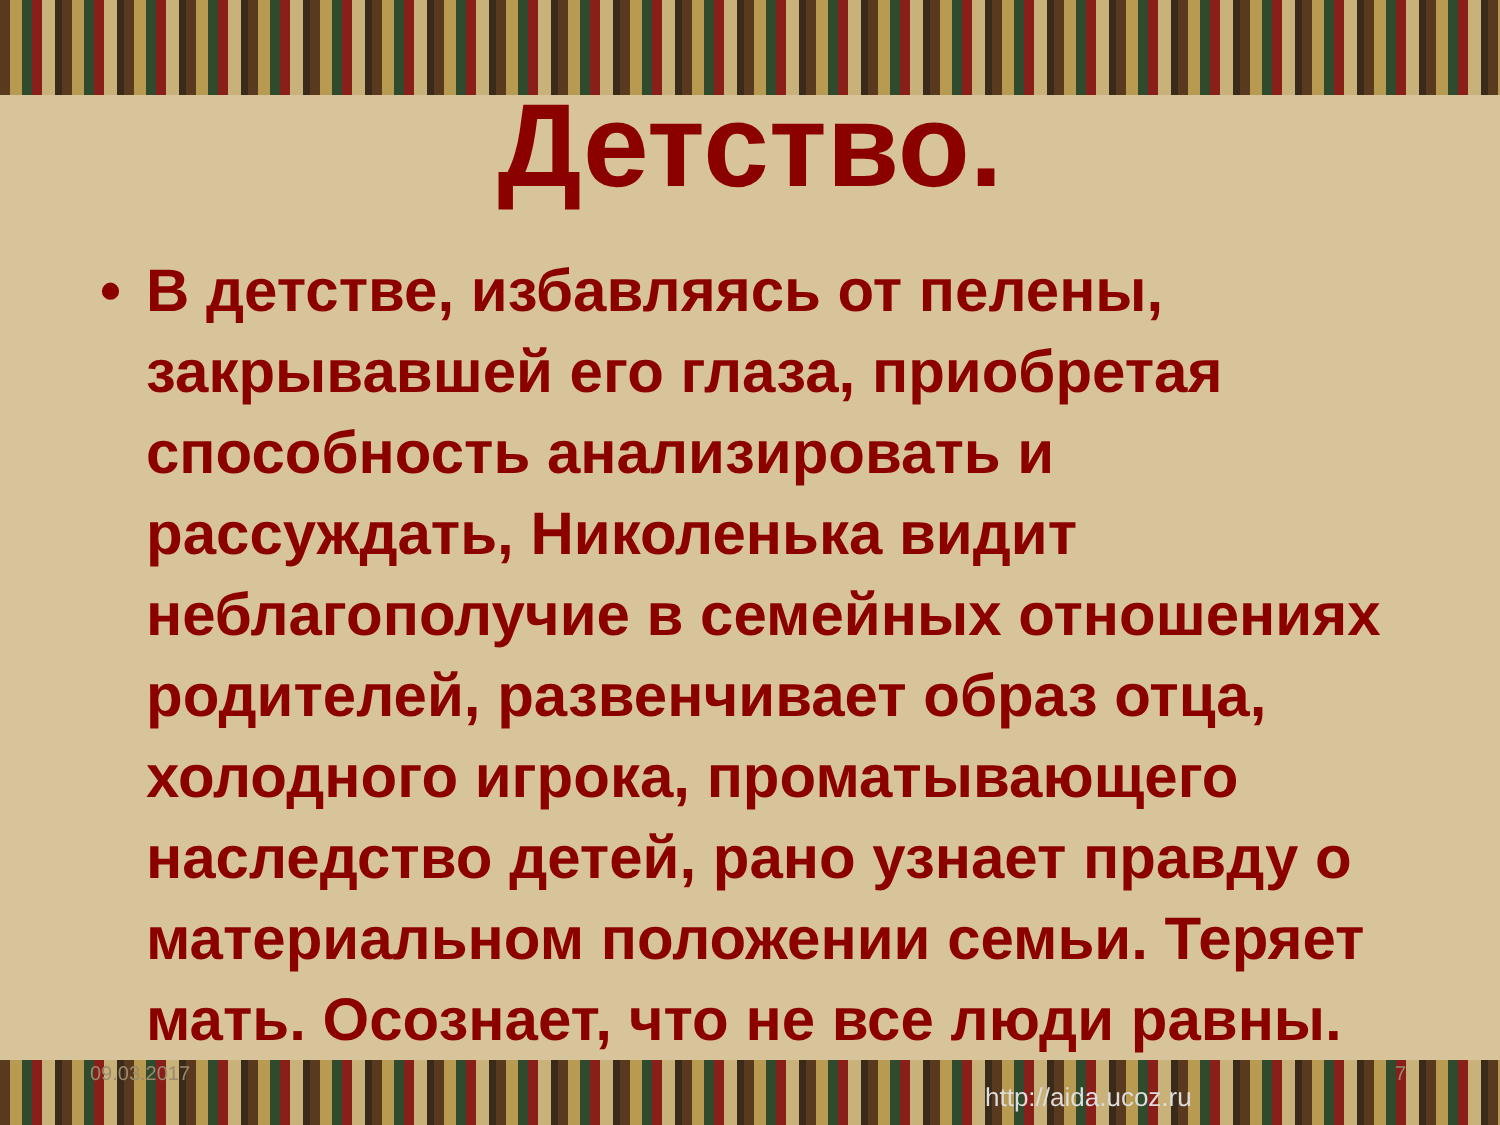Детство.
• В детстве, избавляясь от пелены, закрывавшей его глаза, приобретая способность анализировать и рассуждать, Николенька видит неблагополучие в семейных отношениях родителей, развенчивает образ отца, холодного игрока, проматывающего наследство детей, рано узнает правду о материальном положении семьи. Теряет мать. Осознает, что не все люди равны.
09.03.2017 7
http://aida.ucoz.ru